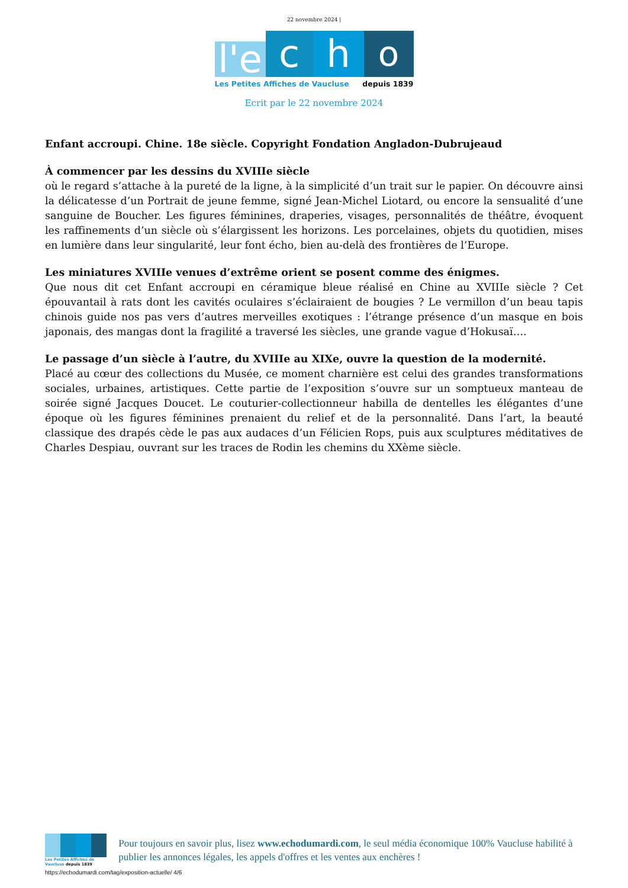22 novembre 2024 |
l'e
c
h
o
Les Petites Affiches de Vaucluse depuis 1839
Ecrit par le 22 novembre 2024
Enfant accroupi. Chine. 18e siècle. Copyright Fondation Angladon-Dubrujeaud
À commencer par les dessins du XVIIIe siècle
où le regard s’attache à la pureté de la ligne, à la simplicité d’un trait sur le papier. On découvre ainsi la délicatesse d’un Portrait de jeune femme, signé Jean-Michel Liotard, ou encore la sensualité d’une sanguine de Boucher. Les figures féminines, draperies, visages, personnalités de théâtre, évoquent les raffinements d’un siècle où s’élargissent les horizons. Les porcelaines, objets du quotidien, mises en lumière dans leur singularité, leur font écho, bien au-delà des frontières de l’Europe.
Les miniatures XVIIIe venues d’extrême orient se posent comme des énigmes.
Que nous dit cet Enfant accroupi en céramique bleue réalisé en Chine au XVIIIe siècle ? Cet épouvantail à rats dont les cavités oculaires s’éclairaient de bougies ? Le vermillon d’un beau tapis chinois guide nos pas vers d’autres merveilles exotiques : l’étrange présence d’un masque en bois japonais, des mangas dont la fragilité a traversé les siècles, une grande vague d’Hokusaï….
Le passage d’un siècle à l’autre, du XVIIIe au XIXe, ouvre la question de la modernité.
Placé au cœur des collections du Musée, ce moment charnière est celui des grandes transformations sociales, urbaines, artistiques. Cette partie de l’exposition s’ouvre sur un somptueux manteau de soirée signé Jacques Doucet. Le couturier-collectionneur habilla de dentelles les élégantes d’une époque où les figures féminines prenaient du relief et de la personnalité. Dans l’art, la beauté classique des drapés cède le pas aux audaces d’un Félicien Rops, puis aux sculptures méditatives de Charles Despiau, ouvrant sur les traces de Rodin les chemins du XXème siècle.
Les Petites Affiches de Vaucluse depuis 1839
Pour toujours en savoir plus, lisez www.echodumardi.com, le seul média économique 100% Vaucluse habilité à publier les annonces légales, les appels d'offres et les ventes aux enchères !
https://echodumardi.com/tag/exposition-actuelle/ 4/6